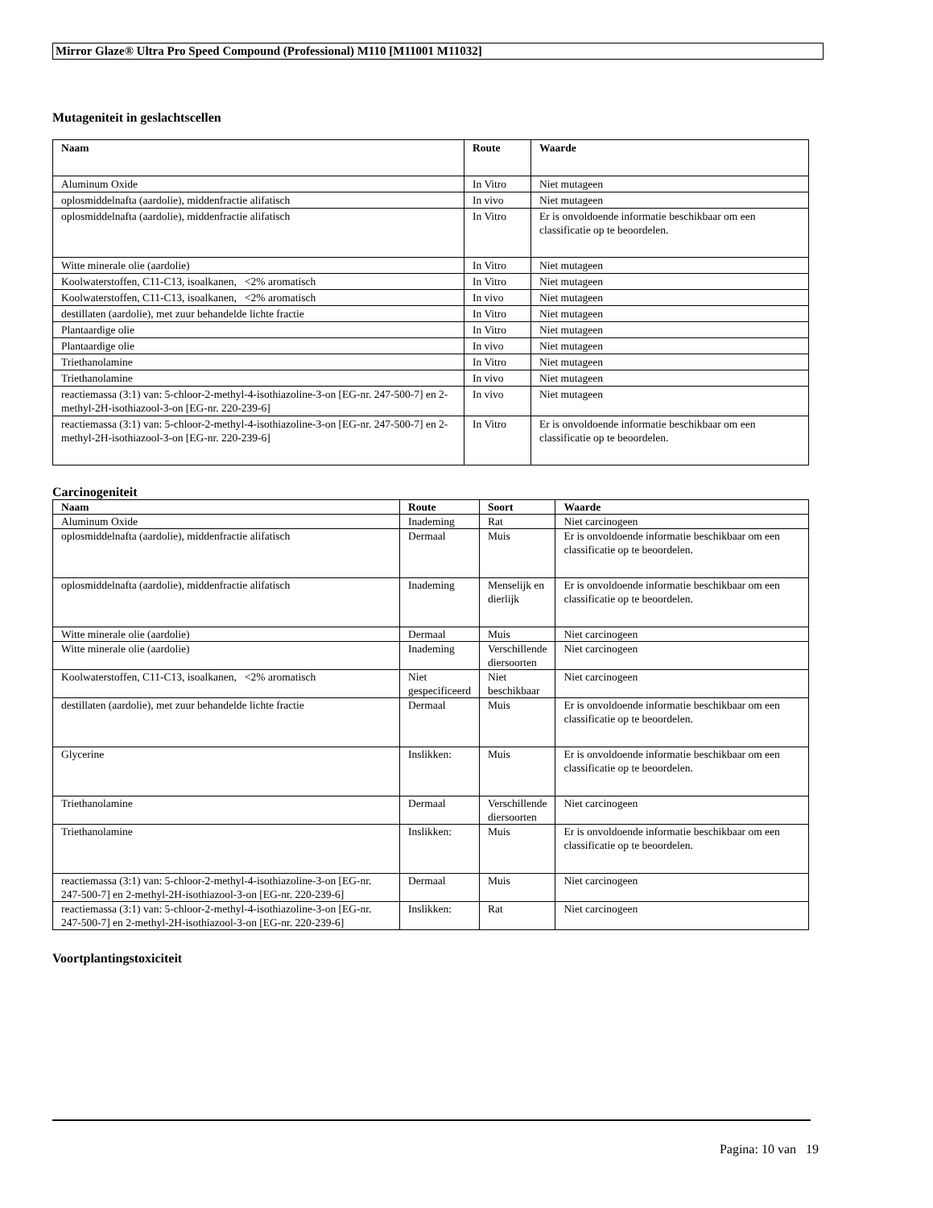Mirror Glaze® Ultra Pro Speed Compound (Professional) M110 [M11001 M11032]
Mutageniteit in geslachtscellen
| Naam | Route | Waarde |
| --- | --- | --- |
| Aluminum Oxide | In Vitro | Niet mutageen |
| oplosmiddelnafta (aardolie), middenfractie alifatisch | In vivo | Niet mutageen |
| oplosmiddelnafta (aardolie), middenfractie alifatisch | In Vitro | Er is onvoldoende informatie beschikbaar om een classificatie op te beoordelen. |
| Witte minerale olie (aardolie) | In Vitro | Niet mutageen |
| Koolwaterstoffen, C11-C13, isoalkanen, <2% aromatisch | In Vitro | Niet mutageen |
| Koolwaterstoffen, C11-C13, isoalkanen, <2% aromatisch | In vivo | Niet mutageen |
| destillaten (aardolie), met zuur behandelde lichte fractie | In Vitro | Niet mutageen |
| Plantaardige olie | In Vitro | Niet mutageen |
| Plantaardige olie | In vivo | Niet mutageen |
| Triethanolamine | In Vitro | Niet mutageen |
| Triethanolamine | In vivo | Niet mutageen |
| reactiemassa (3:1) van: 5-chloor-2-methyl-4-isothiazoline-3-on [EG-nr. 247-500-7] en 2-methyl-2H-isothiazool-3-on [EG-nr. 220-239-6] | In vivo | Niet mutageen |
| reactiemassa (3:1) van: 5-chloor-2-methyl-4-isothiazoline-3-on [EG-nr. 247-500-7] en 2-methyl-2H-isothiazool-3-on [EG-nr. 220-239-6] | In Vitro | Er is onvoldoende informatie beschikbaar om een classificatie op te beoordelen. |
Carcinogeniteit
| Naam | Route | Soort | Waarde |
| --- | --- | --- | --- |
| Aluminum Oxide | Inademing | Rat | Niet carcinogeen |
| oplosmiddelnafta (aardolie), middenfractie alifatisch | Dermaal | Muis | Er is onvoldoende informatie beschikbaar om een classificatie op te beoordelen. |
| oplosmiddelnafta (aardolie), middenfractie alifatisch | Inademing | Menselijk en dierlijk | Er is onvoldoende informatie beschikbaar om een classificatie op te beoordelen. |
| Witte minerale olie (aardolie) | Dermaal | Muis | Niet carcinogeen |
| Witte minerale olie (aardolie) | Inademing | Verschillende diersoorten | Niet carcinogeen |
| Koolwaterstoffen, C11-C13, isoalkanen, <2% aromatisch | Niet gespecificeerd | Niet beschikbaar | Niet carcinogeen |
| destillaten (aardolie), met zuur behandelde lichte fractie | Dermaal | Muis | Er is onvoldoende informatie beschikbaar om een classificatie op te beoordelen. |
| Glycerine | Inslikken: | Muis | Er is onvoldoende informatie beschikbaar om een classificatie op te beoordelen. |
| Triethanolamine | Dermaal | Verschillende diersoorten | Niet carcinogeen |
| Triethanolamine | Inslikken: | Muis | Er is onvoldoende informatie beschikbaar om een classificatie op te beoordelen. |
| reactiemassa (3:1) van: 5-chloor-2-methyl-4-isothiazoline-3-on [EG-nr. 247-500-7] en 2-methyl-2H-isothiazool-3-on [EG-nr. 220-239-6] | Dermaal | Muis | Niet carcinogeen |
| reactiemassa (3:1) van: 5-chloor-2-methyl-4-isothiazoline-3-on [EG-nr. 247-500-7] en 2-methyl-2H-isothiazool-3-on [EG-nr. 220-239-6] | Inslikken: | Rat | Niet carcinogeen |
Voortplantingstoxiciteit
Pagina: 10 van 19